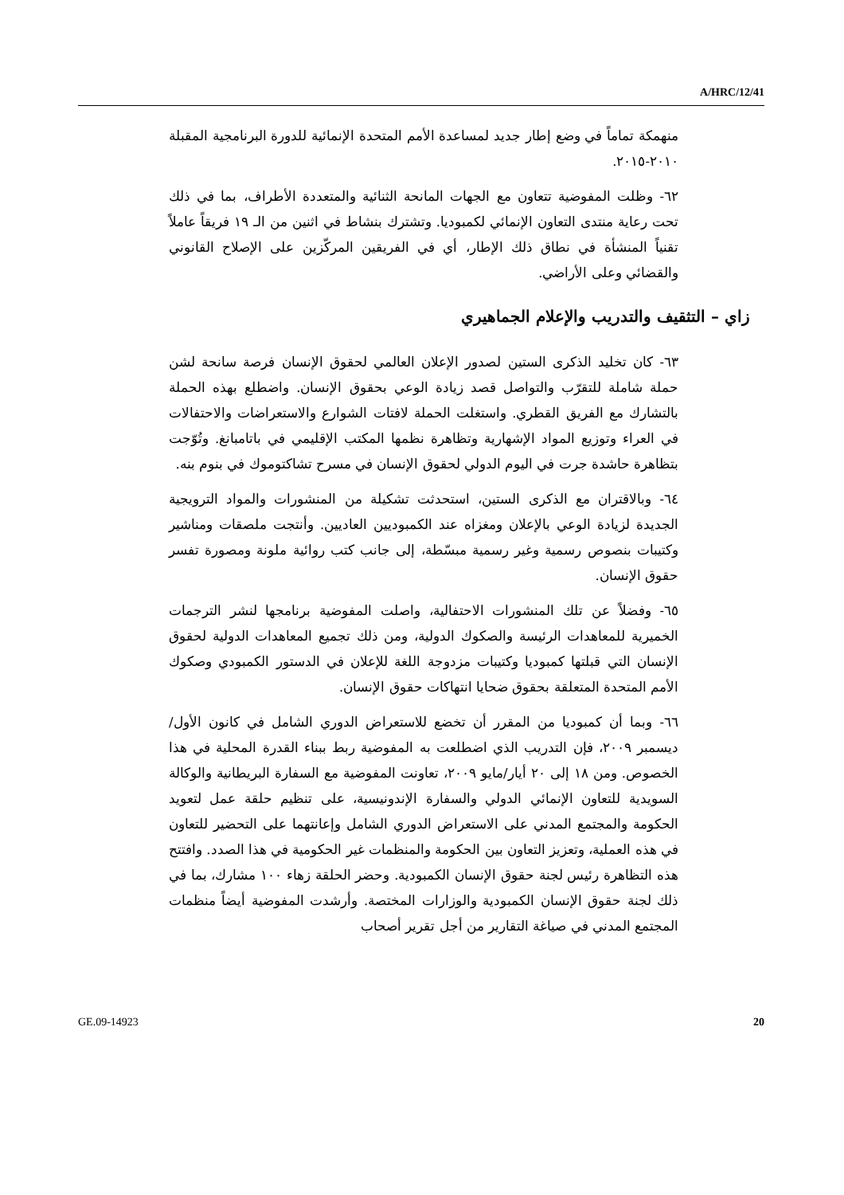A/HRC/12/41
منهمكة تماماً في وضع إطار جديد لمساعدة الأمم المتحدة الإنمائية للدورة البرنامجية المقبلة ٢٠١٠-٢٠١٥.
٦٢- وظلت المفوضية تتعاون مع الجهات المانحة الثنائية والمتعددة الأطراف، بما في ذلك تحت رعاية منتدى التعاون الإنمائي لكمبوديا. وتشترك بنشاط في اثنين من الـ ١٩ فريقاً عاملاً تقنياً المنشأة في نطاق ذلك الإطار، أي في الفريقين المركّزين على الإصلاح القانوني والقضائي وعلى الأراضي.
زاي – التثقيف والتدريب والإعلام الجماهيري
٦٣- كان تخليد الذكرى الستين لصدور الإعلان العالمي لحقوق الإنسان فرصة سانحة لشن حملة شاملة للتقرّب والتواصل قصد زيادة الوعي بحقوق الإنسان. واضطلع بهذه الحملة بالتشارك مع الفريق القطري. واستغلت الحملة لافتات الشوارع والاستعراضات والاحتفالات في العراء وتوزيع المواد الإشهارية وتظاهرة نظمها المكتب الإقليمي في باتامبانغ. وتُوّجت بتظاهرة حاشدة جرت في اليوم الدولي لحقوق الإنسان في مسرح تشاكتوموك في بنوم بنه.
٦٤- وبالاقتران مع الذكرى الستين، استحدثت تشكيلة من المنشورات والمواد الترويجية الجديدة لزيادة الوعي بالإعلان ومغزاه عند الكمبوديين العاديين. وأنتجت ملصقات ومناشير وكتيبات بنصوص رسمية وغير رسمية مبسّطة، إلى جانب كتب روائية ملونة ومصورة تفسر حقوق الإنسان.
٦٥- وفضلاً عن تلك المنشورات الاحتفالية، واصلت المفوضية برنامجها لنشر الترجمات الخميرية للمعاهدات الرئيسة والصكوك الدولية، ومن ذلك تجميع المعاهدات الدولية لحقوق الإنسان التي قبلتها كمبوديا وكتيبات مزدوجة اللغة للإعلان في الدستور الكمبودي وصكوك الأمم المتحدة المتعلقة بحقوق ضحايا انتهاكات حقوق الإنسان.
٦٦- وبما أن كمبوديا من المقرر أن تخضع للاستعراض الدوري الشامل في كانون الأول/ديسمبر ٢٠٠٩، فإن التدريب الذي اضطلعت به المفوضية ربط ببناء القدرة المحلية في هذا الخصوص. ومن ١٨ إلى ٢٠ أيار/مايو ٢٠٠٩، تعاونت المفوضية مع السفارة البريطانية والوكالة السويدية للتعاون الإنمائي الدولي والسفارة الإندونيسية، على تنظيم حلقة عمل لتعويد الحكومة والمجتمع المدني على الاستعراض الدوري الشامل وإعانتهما على التحضير للتعاون في هذه العملية، وتعزيز التعاون بين الحكومة والمنظمات غير الحكومية في هذا الصدد. وافتتح هذه التظاهرة رئيس لجنة حقوق الإنسان الكمبودية. وحضر الحلقة زهاء ١٠٠ مشارك، بما في ذلك لجنة حقوق الإنسان الكمبودية والوزارات المختصة. وأرشدت المفوضية أيضاً منظمات المجتمع المدني في صياغة التقارير من أجل تقرير أصحاب
GE.09-14923 20